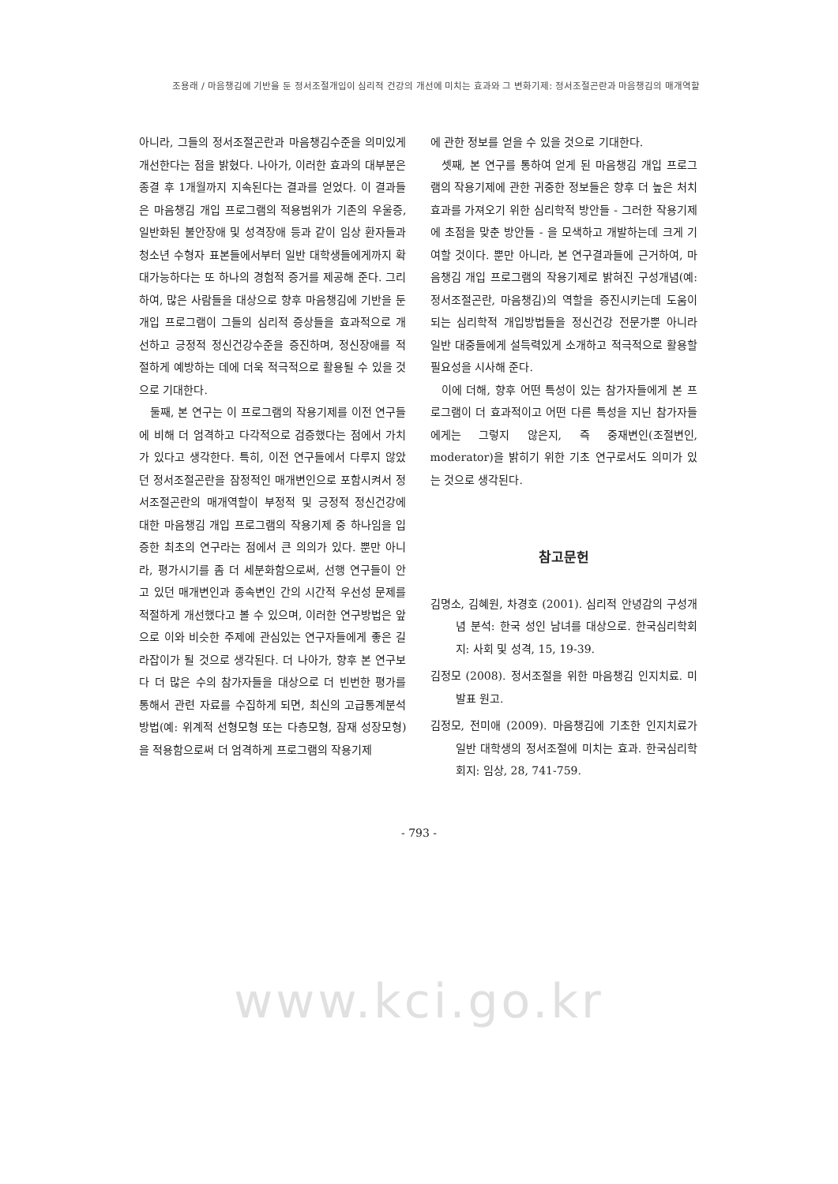조용래 / 마음챙김에 기반을 둔 정서조절개입이 심리적 건강의 개선에 미치는 효과와 그 변화기제: 정서조절곤란과 마음챙김의 매개역할
아니라, 그들의 정서조절곤란과 마음챙김수준을 의미있게 개선한다는 점을 밝혔다. 나아가, 이러한 효과의 대부분은 종결 후 1개월까지 지속된다는 결과를 얻었다. 이 결과들은 마음챙김 개입 프로그램의 적용범위가 기존의 우울증, 일반화된 불안장애 및 성격장애 등과 같이 임상 환자들과 청소년 수형자 표본들에서부터 일반 대학생들에게까지 확대가능하다는 또 하나의 경험적 증거를 제공해 준다. 그리하여, 많은 사람들을 대상으로 향후 마음챙김에 기반을 둔 개입 프로그램이 그들의 심리적 증상들을 효과적으로 개선하고 긍정적 정신건강수준을 증진하며, 정신장애를 적절하게 예방하는 데에 더욱 적극적으로 활용될 수 있을 것으로 기대한다.
둘째, 본 연구는 이 프로그램의 작용기제를 이전 연구들에 비해 더 엄격하고 다각적으로 검증했다는 점에서 가치가 있다고 생각한다. 특히, 이전 연구들에서 다루지 않았던 정서조절곤란을 잠정적인 매개변인으로 포함시켜서 정서조절곤란의 매개역할이 부정적 및 긍정적 정신건강에 대한 마음챙김 개입 프로그램의 작용기제 중 하나임을 입증한 최초의 연구라는 점에서 큰 의의가 있다. 뿐만 아니라, 평가시기를 좀 더 세분화함으로써, 선행 연구들이 안고 있던 매개변인과 종속변인 간의 시간적 우선성 문제를 적절하게 개선했다고 볼 수 있으며, 이러한 연구방법은 앞으로 이와 비슷한 주제에 관심있는 연구자들에게 좋은 길라잡이가 될 것으로 생각된다. 더 나아가, 향후 본 연구보다 더 많은 수의 참가자들을 대상으로 더 빈번한 평가를 통해서 관련 자료를 수집하게 되면, 최신의 고급통계분석방법(예: 위계적 선형모형 또는 다층모형, 잠재 성장모형)을 적용함으로써 더 엄격하게 프로그램의 작용기제
에 관한 정보를 얻을 수 있을 것으로 기대한다.
셋째, 본 연구를 통하여 얻게 된 마음챙김 개입 프로그램의 작용기제에 관한 귀중한 정보들은 향후 더 높은 처치효과를 가져오기 위한 심리학적 방안들 - 그러한 작용기제에 초점을 맞춘 방안들 - 을 모색하고 개발하는데 크게 기여할 것이다. 뿐만 아니라, 본 연구결과들에 근거하여, 마음챙김 개입 프로그램의 작용기제로 밝혀진 구성개념(예: 정서조절곤란, 마음챙김)의 역할을 증진시키는데 도움이 되는 심리학적 개입방법들을 정신건강 전문가뿐 아니라 일반 대중들에게 설득력있게 소개하고 적극적으로 활용할 필요성을 시사해 준다.
이에 더해, 향후 어떤 특성이 있는 참가자들에게 본 프로그램이 더 효과적이고 어떤 다른 특성을 지닌 참가자들에게는 그렇지 않은지, 즉 중재변인(조절변인, moderator)을 밝히기 위한 기초 연구로서도 의미가 있는 것으로 생각된다.
참고문헌
김명소, 김혜원, 차경호 (2001). 심리적 안녕감의 구성개념 분석: 한국 성인 남녀를 대상으로. 한국심리학회지: 사회 및 성격, 15, 19-39.
김정모 (2008). 정서조절을 위한 마음챙김 인지치료. 미발표 원고.
김정모, 전미애 (2009). 마음챙김에 기초한 인지치료가 일반 대학생의 정서조절에 미치는 효과. 한국심리학회지: 임상, 28, 741-759.
- 793 -
www.kci.go.kr